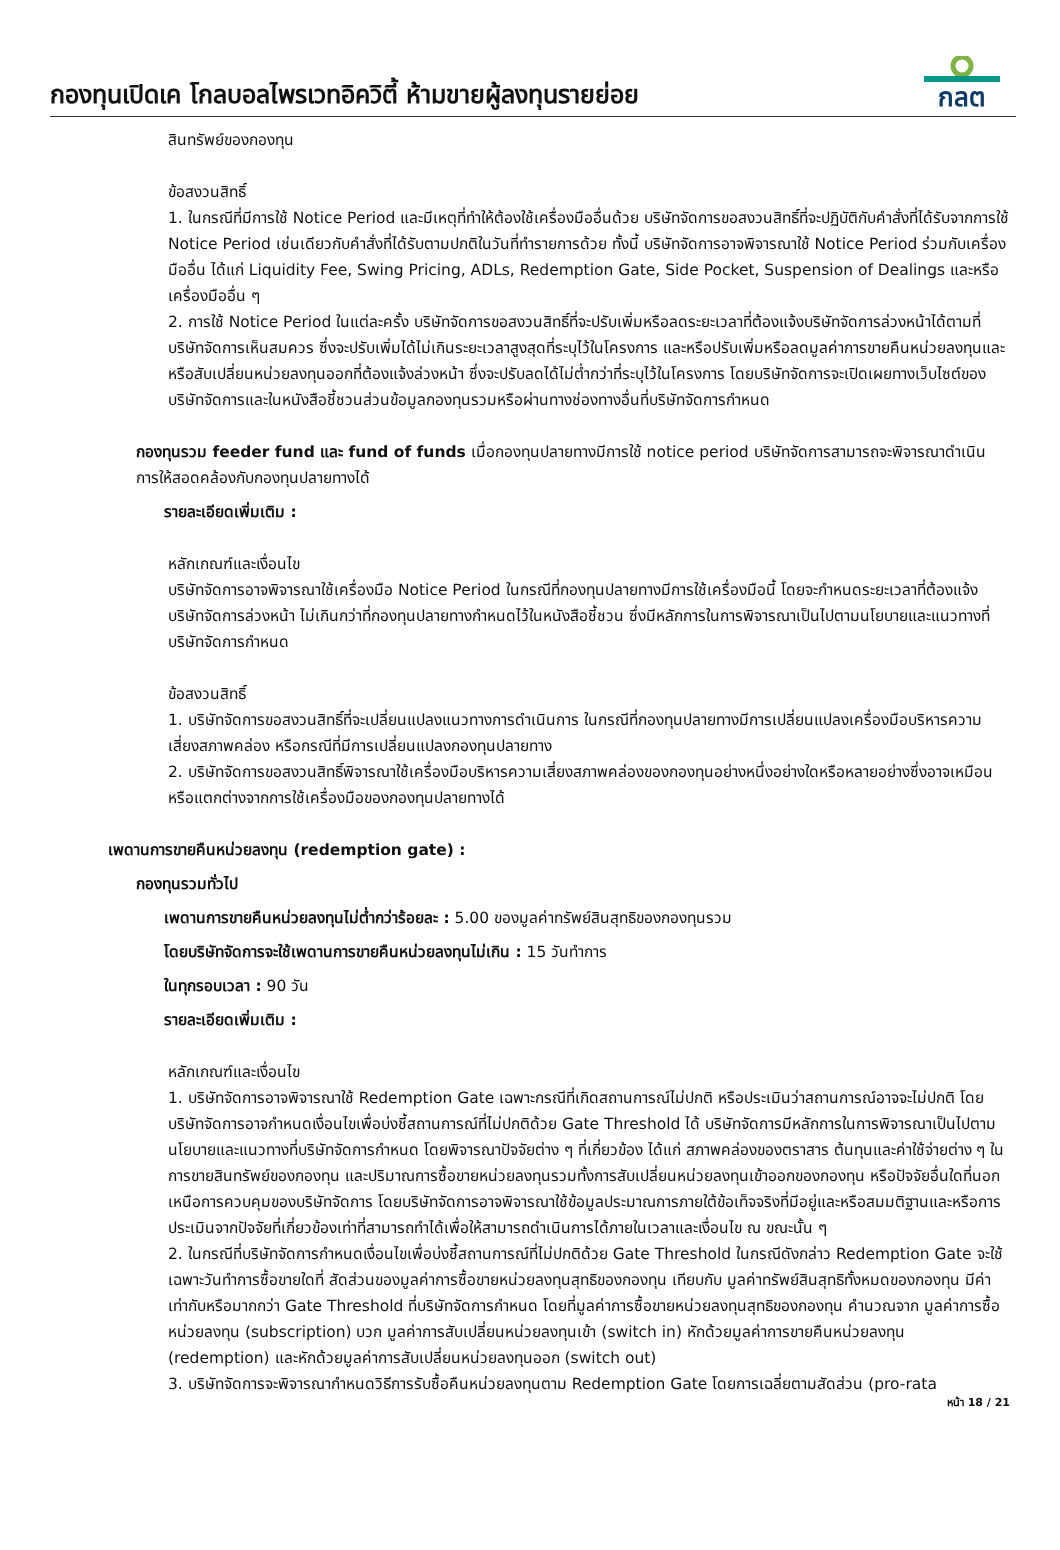กองทุนเปิดเค โกลบอลไพรเวทอิควิตี้ ห้ามขายผู้ลงทุนรายย่อย
กลต
สินทรัพย์ของกองทุน
ข้อสงวนสิทธิ์
1. ในกรณีที่มีการใช้ Notice Period และมีเหตุที่ทำให้ต้องใช้เครื่องมืออื่นด้วย บริษัทจัดการขอสงวนสิทธิ์ที่จะปฏิบัติกับคำสั่งที่ได้รับจากการใช้ Notice Period เช่นเดียวกับคำสั่งที่ได้รับตามปกติในวันที่ทำรายการด้วย ทั้งนี้ บริษัทจัดการอาจพิจารณาใช้ Notice Period ร่วมกับเครื่องมืออื่น ได้แก่ Liquidity Fee, Swing Pricing, ADLs, Redemption Gate, Side Pocket, Suspension of Dealings และหรือเครื่องมืออื่น ๆ
2. การใช้ Notice Period ในแต่ละครั้ง บริษัทจัดการขอสงวนสิทธิ์ที่จะปรับเพิ่มหรือลดระยะเวลาที่ต้องแจ้งบริษัทจัดการล่วงหน้าได้ตามที่บริษัทจัดการเห็นสมควร ซึ่งจะปรับเพิ่มได้ไม่เกินระยะเวลาสูงสุดที่ระบุไว้ในโครงการ และหรือปรับเพิ่มหรือลดมูลค่าการขายคืนหน่วยลงทุนและหรือสับเปลี่ยนหน่วยลงทุนออกที่ต้องแจ้งล่วงหน้า ซึ่งจะปรับลดได้ไม่ต่ำกว่าที่ระบุไว้ในโครงการ โดยบริษัทจัดการจะเปิดเผยทางเว็บไซต์ของบริษัทจัดการและในหนังสือชี้ชวนส่วนข้อมูลกองทุนรวมหรือผ่านทางช่องทางอื่นที่บริษัทจัดการกำหนด
กองทุนรวม feeder fund และ fund of funds เมื่อกองทุนปลายทางมีการใช้ notice period บริษัทจัดการสามารถจะพิจารณาดำเนินการให้สอดคล้องกับกองทุนปลายทางได้
รายละเอียดเพิ่มเติม :
หลักเกณฑ์และเงื่อนไข
บริษัทจัดการอาจพิจารณาใช้เครื่องมือ Notice Period ในกรณีที่กองทุนปลายทางมีการใช้เครื่องมือนี้ โดยจะกำหนดระยะเวลาที่ต้องแจ้งบริษัทจัดการล่วงหน้า ไม่เกินกว่าที่กองทุนปลายทางกำหนดไว้ในหนังสือชี้ชวน ซึ่งมีหลักการในการพิจารณาเป็นไปตามนโยบายและแนวทางที่บริษัทจัดการกำหนด
ข้อสงวนสิทธิ์
1. บริษัทจัดการขอสงวนสิทธิ์ที่จะเปลี่ยนแปลงแนวทางการดำเนินการ ในกรณีที่กองทุนปลายทางมีการเปลี่ยนแปลงเครื่องมือบริหารความเสี่ยงสภาพคล่อง หรือกรณีที่มีการเปลี่ยนแปลงกองทุนปลายทาง
2. บริษัทจัดการขอสงวนสิทธิ์พิจารณาใช้เครื่องมือบริหารความเสี่ยงสภาพคล่องของกองทุนอย่างหนึ่งอย่างใดหรือหลายอย่างซึ่งอาจเหมือนหรือแตกต่างจากการใช้เครื่องมือของกองทุนปลายทางได้
เพดานการขายคืนหน่วยลงทุน (redemption gate) :
กองทุนรวมทั่วไป
เพดานการขายคืนหน่วยลงทุนไม่ต่ำกว่าร้อยละ : 5.00 ของมูลค่าทรัพย์สินสุทธิของกองทุนรวม
โดยบริษัทจัดการจะใช้เพดานการขายคืนหน่วยลงทุนไม่เกิน : 15 วันทำการ
ในทุกรอบเวลา : 90 วัน
รายละเอียดเพิ่มเติม :
หลักเกณฑ์และเงื่อนไข
1. บริษัทจัดการอาจพิจารณาใช้ Redemption Gate เฉพาะกรณีที่เกิดสถานการณ์ไม่ปกติ หรือประเมินว่าสถานการณ์อาจจะไม่ปกติ โดยบริษัทจัดการอาจกำหนดเงื่อนไขเพื่อบ่งชี้สถานการณ์ที่ไม่ปกติด้วย Gate Threshold ได้ บริษัทจัดการมีหลักการในการพิจารณาเป็นไปตามนโยบายและแนวทางที่บริษัทจัดการกำหนด โดยพิจารณาปัจจัยต่าง ๆ ที่เกี่ยวข้อง ได้แก่ สภาพคล่องของตราสาร ต้นทุนและค่าใช้จ่ายต่าง ๆ ในการขายสินทรัพย์ของกองทุน และปริมาณการซื้อขายหน่วยลงทุนรวมทั้งการสับเปลี่ยนหน่วยลงทุนเข้าออกของกองทุน หรือปัจจัยอื่นใดที่นอกเหนือการควบคุมของบริษัทจัดการ โดยบริษัทจัดการอาจพิจารณาใช้ข้อมูลประมาณการภายใต้ข้อเท็จจริงที่มีอยู่และหรือสมมติฐานและหรือการประเมินจากปัจจัยที่เกี่ยวข้องเท่าที่สามารถทำได้เพื่อให้สามารถดำเนินการได้ภายในเวลาและเงื่อนไข ณ ขณะนั้น ๆ
2. ในกรณีที่บริษัทจัดการกำหนดเงื่อนไขเพื่อบ่งชี้สถานการณ์ที่ไม่ปกติด้วย Gate Threshold ในกรณีดังกล่าว Redemption Gate จะใช้เฉพาะวันทำการซื้อขายใดที่ สัดส่วนของมูลค่าการซื้อขายหน่วยลงทุนสุทธิของกองทุน เทียบกับ มูลค่าทรัพย์สินสุทธิทั้งหมดของกองทุน มีค่าเท่ากับหรือมากกว่า Gate Threshold ที่บริษัทจัดการกำหนด โดยที่มูลค่าการซื้อขายหน่วยลงทุนสุทธิของกองทุน คำนวณจาก มูลค่าการซื้อหน่วยลงทุน (subscription) บวก มูลค่าการสับเปลี่ยนหน่วยลงทุนเข้า (switch in) หักด้วยมูลค่าการขายคืนหน่วยลงทุน (redemption) และหักด้วยมูลค่าการสับเปลี่ยนหน่วยลงทุนออก (switch out)
3. บริษัทจัดการจะพิจารณากำหนดวิธีการรับซื้อคืนหน่วยลงทุนตาม Redemption Gate โดยการเฉลี่ยตามสัดส่วน (pro-rata
หน้า 18 / 21